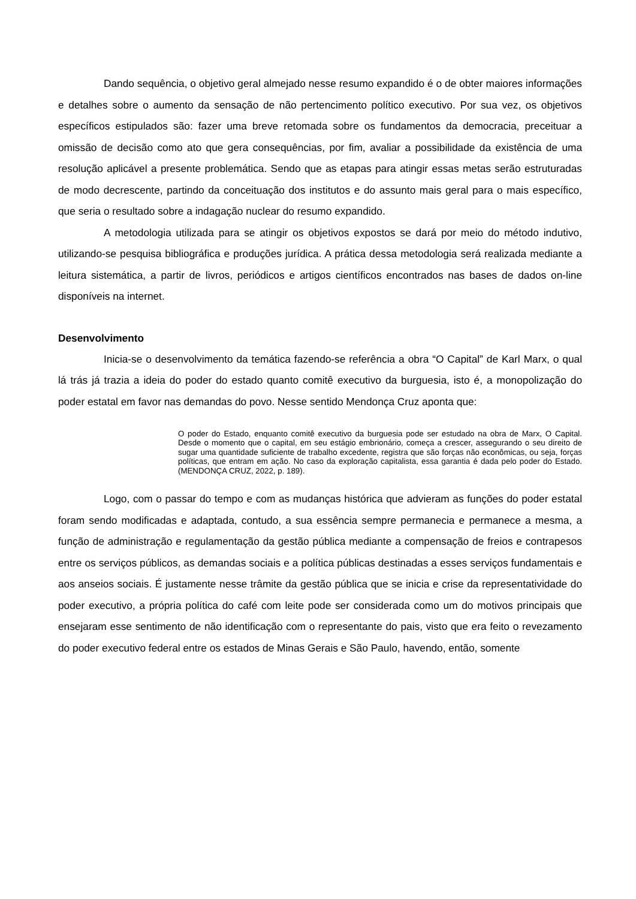Dando sequência, o objetivo geral almejado nesse resumo expandido é o de obter maiores informações e detalhes sobre o aumento da sensação de não pertencimento político executivo. Por sua vez, os objetivos específicos estipulados são: fazer uma breve retomada sobre os fundamentos da democracia, preceituar a omissão de decisão como ato que gera consequências, por fim, avaliar a possibilidade da existência de uma resolução aplicável a presente problemática. Sendo que as etapas para atingir essas metas serão estruturadas de modo decrescente, partindo da conceituação dos institutos e do assunto mais geral para o mais específico, que seria o resultado sobre a indagação nuclear do resumo expandido.
A metodologia utilizada para se atingir os objetivos expostos se dará por meio do método indutivo, utilizando-se pesquisa bibliográfica e produções jurídica. A prática dessa metodologia será realizada mediante a leitura sistemática, a partir de livros, periódicos e artigos científicos encontrados nas bases de dados on-line disponíveis na internet.
Desenvolvimento
Inicia-se o desenvolvimento da temática fazendo-se referência a obra “O Capital” de Karl Marx, o qual lá trás já trazia a ideia do poder do estado quanto comitê executivo da burguesia, isto é, a monopolização do poder estatal em favor nas demandas do povo. Nesse sentido Mendonça Cruz aponta que:
O poder do Estado, enquanto comitê executivo da burguesia pode ser estudado na obra de Marx, O Capital. Desde o momento que o capital, em seu estágio embrionário, começa a crescer, assegurando o seu direito de sugar uma quantidade suficiente de trabalho excedente, registra que são forças não econômicas, ou seja, forças políticas, que entram em ação. No caso da exploração capitalista, essa garantia é dada pelo poder do Estado. (MENDONÇA CRUZ, 2022, p. 189).
Logo, com o passar do tempo e com as mudanças histórica que advieram as funções do poder estatal foram sendo modificadas e adaptada, contudo, a sua essência sempre permanecia e permanece a mesma, a função de administração e regulamentação da gestão pública mediante a compensação de freios e contrapesos entre os serviços públicos, as demandas sociais e a política públicas destinadas a esses serviços fundamentais e aos anseios sociais. É justamente nesse trâmite da gestão pública que se inicia e crise da representatividade do poder executivo, a própria política do café com leite pode ser considerada como um do motivos principais que ensejaram esse sentimento de não identificação com o representante do pais, visto que era feito o revezamento do poder executivo federal entre os estados de Minas Gerais e São Paulo, havendo, então, somente